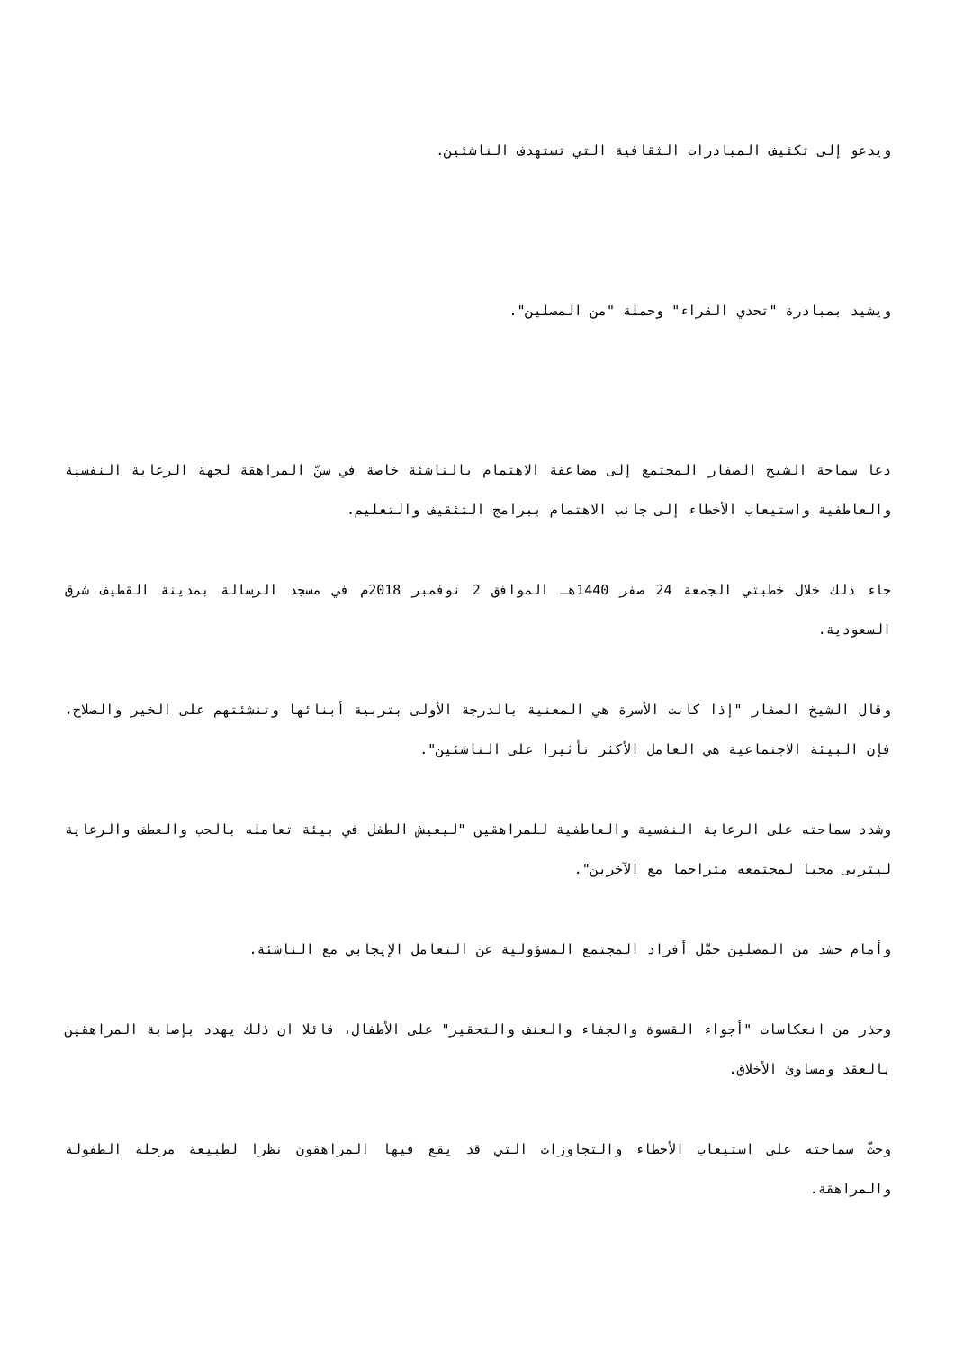ويدعو إلى تكثيف المبادرات الثقافية التي تستهدف الناشئين.
ويشيد بمبادرة "تحدي القراء" وحملة "من المصلين".
دعا سماحة الشيخ الصفار المجتمع إلى مضاعفة الاهتمام بالناشئة خاصة في سنّ المراهقة لجهة الرعاية النفسية والعاطفية واستيعاب الأخطاء إلى جانب الاهتمام ببرامج التثقيف والتعليم.
جاء ذلك خلال خطبتي الجمعة 24 صفر 1440هـ الموافق 2 نوفمبر 2018م في مسجد الرسالة بمدينة القطيف شرق السعودية.
وقال الشيخ الصفار "إذا كانت الأسرة هي المعنية بالدرجة الأولى بتربية أبنائها وتنشئتهم على الخير والصلاح، فإن البيئة الاجتماعية هي العامل الأكثر تأثيرا على الناشئين".
وشدد سماحته على الرعاية النفسية والعاطفية للمراهقين "ليعيش الطفل في بيئة تعامله بالحب والعطف والرعاية ليتربى محبا لمجتمعه متراحما مع الآخرين".
وأمام حشد من المصلين حمّل أفراد المجتمع المسؤولية عن التعامل الإيجابي مع الناشئة.
وحذر من انعكاسات "أجواء القسوة والجفاء والعنف والتحقير" على الأطفال، قائلا ان ذلك يهدد بإصابة المراهقين بالعقد ومساوئ الأخلاق.
وحثّ سماحته على استيعاب الأخطاء والتجاوزات التي قد يقع فيها المراهقون نظرا لطبيعة مرحلة الطفولة والمراهقة.